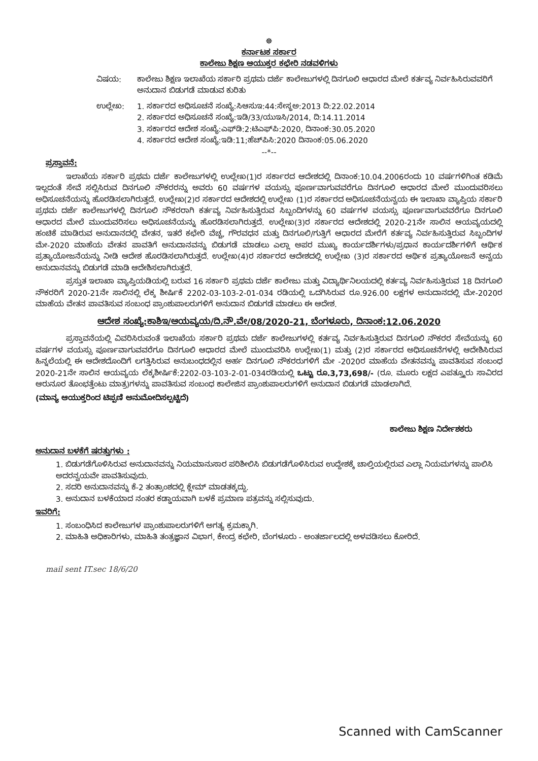☸
ಕರ್ನಾಟಕ ಸರ್ಕಾರ
ಕಾಲೇಜು ಶಿಕ್ಷಣ ಆಯುಕ್ತರ ಕಛೇರಿ ನಡವಳಿಗಳು
ವಿಷಯ: ಕಾಲೇಜು ಶಿಕ್ಷಣ ಇಲಾಖೆಯ ಸರ್ಕಾರಿ ಪ್ರಥಮ ದರ್ಜೆ ಕಾಲೇಜುಗಳಲ್ಲಿ ದಿನಗೂಲಿ ಆಧಾರದ ಮೇಲೆ ಕರ್ತವ್ಯ ನಿರ್ವಹಿಸಿರುವವರಿಗೆ ಅನುದಾನ ಬಿಡುಗಡೆ ಮಾಡುವ ಕುರಿತು
ಉಲ್ಲೇಖ: 1. ಸರ್ಕಾರದ ಅಧಿಸೂಚನೆ ಸಂಖ್ಯೆ:ಸಿಆಸುಇ:44:ಸೇಸ್ಥಅ:2013 ದಿ:22.02.2014
2. ಸರ್ಕಾರದ ಅಧಿಸೂಚನೆ ಸಂಖ್ಯೆ:ಇಡಿ/33/ಯುಇಸಿ/2014, ದಿ:14.11.2014
3. ಸರ್ಕಾರದ ಆದೇಶ ಸಂಖ್ಯೆ:ಎಫ್‌ಡಿ:2:ಟಿಎಫ್‌ಪಿ:2020, ದಿನಾಂಕ:30.05.2020
4. ಸರ್ಕಾರದ ಆದೇಶ ಸಂಖ್ಯೆ:ಇಡಿ:11;ಹೆಚ್‌ಪಿಸಿ:2020 ದಿನಾಂಕ:05.06.2020
--*--
ಪ್ರಸ್ತಾವನೆ:
ಇಲಾಖೆಯ ಸರ್ಕಾರಿ ಪ್ರಥಮ ದರ್ಜೆ ಕಾಲೇಜುಗಳಲ್ಲಿ ಉಲ್ಲೇಖ(1)ರ ಸರ್ಕಾರದ ಆದೇಶದಲ್ಲಿ ದಿನಾಂಕ:10.04.2006ರಂದು 10 ವರ್ಷಗಳಿಗಿಂತ ಕಡಿಮೆ ಇಲ್ಲದಂತೆ ಸೇವೆ ಸಲ್ಲಿಸಿರುವ ದಿನಗೂಲಿ ನೌಕರರನ್ನು ಅವರು 60 ವರ್ಷಗಳ ವಯಸ್ಸು ಪೂರ್ಣವಾಗುವವರೆಗೂ ದಿನಗೂಲಿ ಆಧಾರದ ಮೇಲೆ ಮುಂದುವರಿಸಲು ಅಧಿಸೂಚನೆಯನ್ನು ಹೊರಡಿಸಲಾಗಿರುತ್ತದೆ. ಉಲ್ಲೇಖ(2)ರ ಸರ್ಕಾರದ ಆದೇಶದಲ್ಲಿ ಉಲ್ಲೇಖ (1)ರ ಸರ್ಕಾರದ ಅಧಿಸೂಚನೆಯನ್ವಯ ಈ ಇಲಾಖಾ ವ್ಯಾಪ್ತಿಯ ಸರ್ಕಾರಿ ಪ್ರಥಮ ದರ್ಜೆ ಕಾಲೇಜುಗಳಲ್ಲಿ ದಿನಗೂಲಿ ನೌಕರರಾಗಿ ಕರ್ತವ್ಯ ನಿರ್ವಹಿಸುತ್ತಿರುವ ಸಿಬ್ಬಂದಿಗಳನ್ನು 60 ವರ್ಷಗಳ ವಯಸ್ಸು ಪೂರ್ಣವಾಗುವವರೆಗೂ ದಿನಗೂಲಿ ಆಧಾರದ ಮೇಲೆ ಮುಂದುವರಿಸಲು ಅಧಿಸೂಚನೆಯನ್ನು ಹೊರಡಿಸಲಾಗಿರುತ್ತದೆ. ಉಲ್ಲೇಖ(3)ರ ಸರ್ಕಾರದ ಆದೇಶದಲ್ಲಿ 2020-21ನೇ ಸಾಲಿನ ಆಯವ್ಯಯದಲ್ಲಿ ಹಂಚಿಕೆ ಮಾಡಿರುವ ಅನುದಾನದಲ್ಲಿ ವೇತನ, ಇತರೆ ಕಛೇರಿ ವೆಚ್ಚ, ಗೌರವಧನ ಮತ್ತು ದಿನಗೂಲಿ/ಗುತ್ತಿಗೆ ಆಧಾರದ ಮೇರೆಗೆ ಕರ್ತವ್ಯ ನಿರ್ವಹಿಸುತ್ತಿರುವ ಸಿಬ್ಬಂದಿಗಳ ಮೇ-2020 ಮಾಹೆಯ ವೇತನ ಪಾವತಿಗೆ ಅನುದಾನವನ್ನು ಬಿಡುಗಡೆ ಮಾಡಲು ಎಲ್ಲಾ ಅಪರ ಮುಖ್ಯ ಕಾರ್ಯದರ್ಶಿಗಳು/ಪ್ರಧಾನ ಕಾರ್ಯದರ್ಶಿಗಳಿಗೆ ಆರ್ಥಿಕ ಪ್ರತ್ಯಾಯೋಜನೆಯನ್ನು ನೀಡಿ ಆದೇಶ ಹೊರಡಿಸಲಾಗಿರುತ್ತದೆ. ಉಲ್ಲೇಖ(4)ರ ಸರ್ಕಾರದ ಆದೇಶದಲ್ಲಿ ಉಲ್ಲೇಖ (3)ರ ಸರ್ಕಾರದ ಆರ್ಥಿಕ ಪ್ರತ್ಯಾಯೋಜನೆ ಅನ್ವಯ ಅನುದಾನವನ್ನು ಬಿಡುಗಡೆ ಮಾಡಿ ಆದೇಶಿಸಲಾಗಿರುತ್ತದೆ.
ಪ್ರಸ್ತುತ ಇಲಾಖಾ ವ್ಯಾಪ್ತಿಯಡಿಯಲ್ಲಿ ಬರುವ 16 ಸರ್ಕಾರಿ ಪ್ರಥಮ ದರ್ಜೆ ಕಾಲೇಜು ಮತ್ತು ವಿದ್ಯಾರ್ಥಿನಿಲಯದಲ್ಲಿ ಕರ್ತವ್ಯ ನಿರ್ವಹಿಸುತ್ತಿರುವ 18 ದಿನಗೂಲಿ ನೌಕರರಿಗೆ 2020-21ನೇ ಸಾಲಿನಲ್ಲಿ ಲೆಕ್ಕ ಶೀರ್ಷಿಕೆ 2202-03-103-2-01-034 ರಡಿಯಲ್ಲಿ ಒದಗಿಸಿರುವ ರೂ.926.00 ಲಕ್ಷಗಳ ಅನುದಾನದಲ್ಲಿ ಮೇ-2020ರ ಮಾಹೆಯ ವೇತನ ಪಾವತಿಸುವ ಸಂಬಂಧ ಪ್ರಾಂಶುಪಾಲರುಗಳಿಗೆ ಅನುದಾನ ಬಿಡುಗಡೆ ಮಾಡಲು ಈ ಆದೇಶ.
ಆದೇಶ ಸಂಖ್ಯೆ:ಕಾಶಿಇ/ಆಯವ್ಯಯ/ದಿ.ನೌ.ವೇ/08/2020-21, ಬೆಂಗಳೂರು, ದಿನಾಂಕ:12.06.2020
ಪ್ರಸ್ತಾವನೆಯಲ್ಲಿ ವಿವರಿಸಿರುವಂತೆ ಇಲಾಖೆಯ ಸರ್ಕಾರಿ ಪ್ರಥಮ ದರ್ಜೆ ಕಾಲೇಜುಗಳಲ್ಲಿ ಕರ್ತವ್ಯ ನಿರ್ವಹಿಸುತ್ತಿರುವ ದಿನಗೂಲಿ ನೌಕರರ ಸೇವೆಯನ್ನು 60 ವರ್ಷಗಳ ವಯಸ್ಸು ಪೂರ್ಣವಾಗುವವರೆಗೂ ದಿನಗೂಲಿ ಆಧಾರದ ಮೇಲೆ ಮುಂದುವರಿಸಿ ಉಲ್ಲೇಖ(1) ಮತ್ತು (2)ರ ಸರ್ಕಾರದ ಅಧಿಸೂಚನೆಗಳಲ್ಲಿ ಆದೇಶಿಸಿರುವ ಹಿನ್ನಲೆಯಲ್ಲಿ ಈ ಆದೇಶದೊಂದಿಗೆ ಲಗತ್ತಿಸಿರುವ ಅನುಬಂಧದಲ್ಲಿನ ಅರ್ಹ ದಿನಗೂಲಿ ನೌಕರರುಗಳಿಗೆ ಮೇ -2020ರ ಮಾಹೆಯ ವೇತನವನ್ನು ಪಾವತಿಸುವ ಸಂಬಂಧ 2020-21ನೇ ಸಾಲಿನ ಆಯವ್ಯಯ ಲೆಕ್ಕಶೀರ್ಷಿಕೆ:2202-03-103-2-01-034ರಡಿಯಲ್ಲಿ ಒಟ್ಟು ರೂ.3,73,698/- (ರೂ. ಮೂರು ಲಕ್ಷದ ಎಪತ್ತ್ಮೂರು ಸಾವಿರದ ಆರುನೂರ ತೊಂಭತ್ತೆಂಟು ಮಾತ್ರ)ಗಳನ್ನು ಪಾವತಿಸುವ ಸಂಬಂಧ ಕಾಲೇಜಿನ ಪ್ರಾಂಶುಪಾಲರುಗಳಿಗೆ ಅನುದಾನ ಬಿಡುಗಡೆ ಮಾಡಲಾಗಿದೆ.
(ಮಾನ್ಯ ಆಯುಕ್ತರಿಂದ ಟಿಪ್ಪಣಿ ಅನುಮೋದಿಸಲ್ಪಟ್ಟಿದೆ)
ಕಾಲೇಜು ಶಿಕ್ಷಣ ನಿರ್ದೇಶಕರು
ಅನುದಾನ ಬಳಕೆಗೆ ಷರತ್ತುಗಳು :
1. ಬಿಡುಗಡೆಗೊಳಿಸಿರುವ ಅನುದಾನವನ್ನು ನಿಯಮಾನುಸಾರ ಪರಿಶೀಲಿಸಿ ಬಿಡುಗಡೆಗೊಳಿಸಿರುವ ಉದ್ದೇಶಕ್ಕೆ ಚಾಲ್ತಿಯಲ್ಲಿರುವ ಎಲ್ಲಾ ನಿಯಮಗಳನ್ನು ಪಾಲಿಸಿ ಅದರನ್ವಯವೇ ಪಾವತಿಸುವುದು.
2. ಸದರಿ ಅನುದಾನವನ್ನು ಕೆ-2 ತಂತ್ರಾಂಶದಲ್ಲಿ ಕ್ಲೇಮ್ ಮಾಡತಕ್ಕದ್ದು.
3. ಅನುದಾನ ಬಳಕೆಯಾದ ನಂತರ ಕಡ್ಡಾಯವಾಗಿ ಬಳಕೆ ಪ್ರಮಾಣ ಪತ್ರವನ್ನು ಸಲ್ಲಿಸುವುದು.
ಇವರಿಗೆ:
1. ಸಂಬಂಧಿಸಿದ ಕಾಲೇಜುಗಳ ಪ್ರಾಂಶುಪಾಲರುಗಳಿಗೆ ಅಗತ್ಯ ಕ್ರಮಕ್ಕಾಗಿ.
2. ಮಾಹಿತಿ ಅಧಿಕಾರಿಗಳು, ಮಾಹಿತಿ ತಂತ್ರಜ್ಞಾನ ವಿಭಾಗ, ಕೇಂದ್ರ ಕಛೇರಿ, ಬೆಂಗಳೂರು - ಅಂತರ್ಜಾಲದಲ್ಲಿ ಅಳವಡಿಸಲು ಕೋರಿದೆ.
mail sent IT.sec 18/6/20
Scanned with CamScanner